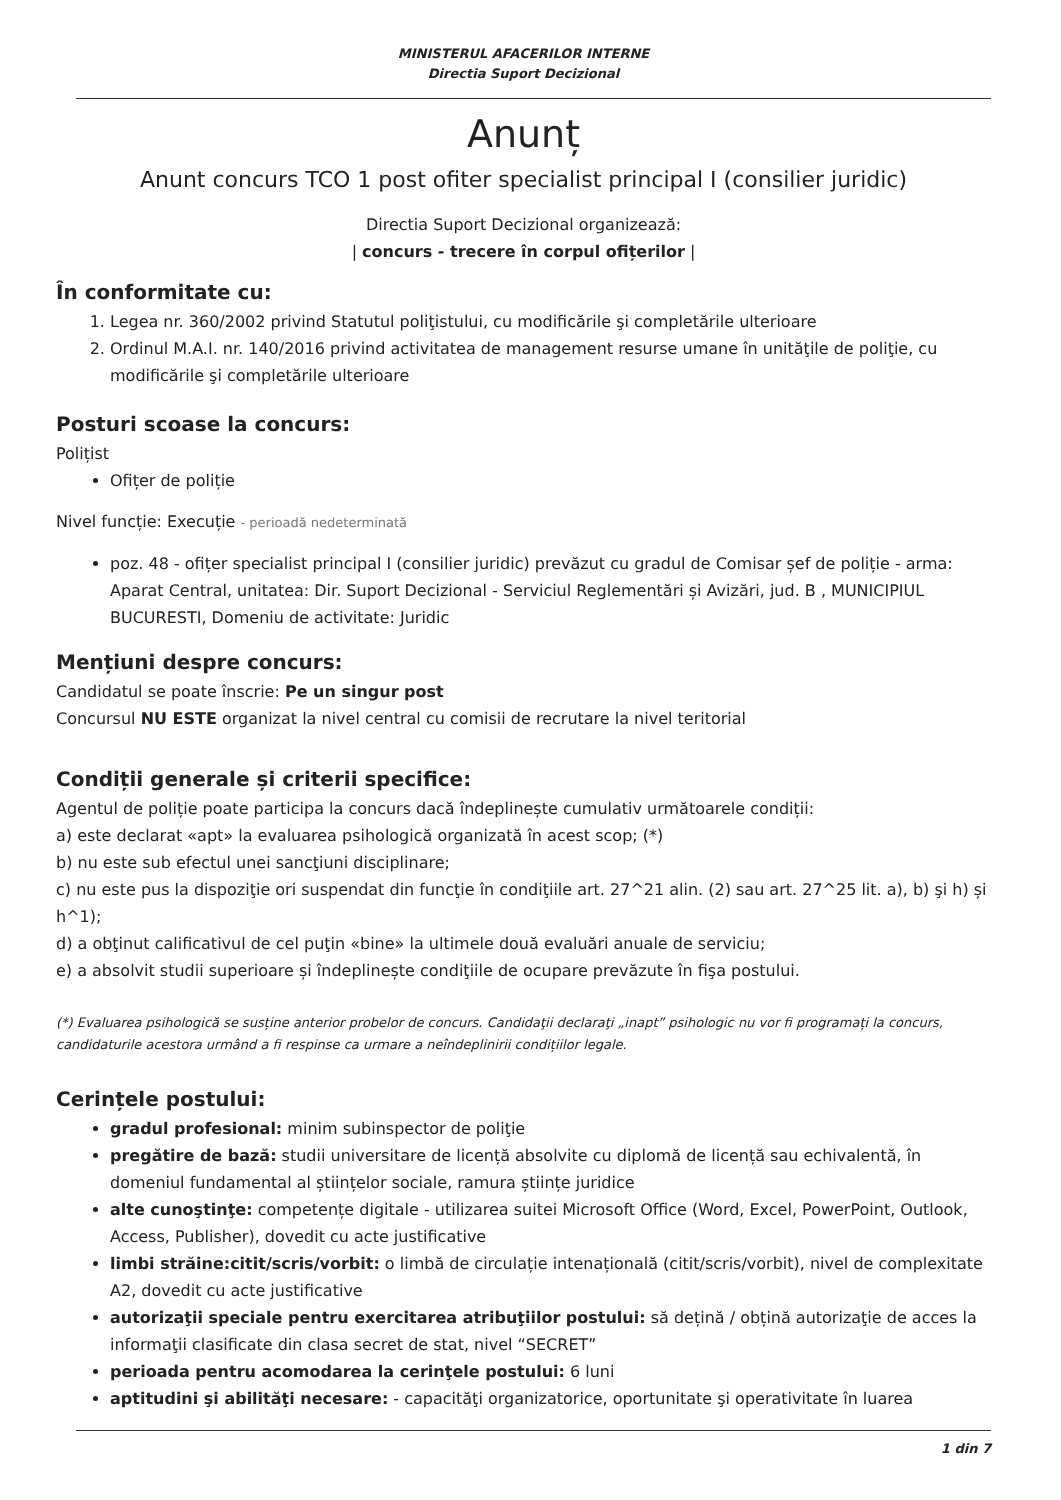MINISTERUL AFACERILOR INTERNE
Directia Suport Decizional
Anunț
Anunt concurs TCO 1 post ofiter specialist principal I (consilier juridic)
Directia Suport Decizional organizează:
| concurs - trecere în corpul ofițerilor |
În conformitate cu:
1. Legea nr. 360/2002 privind Statutul poliţistului, cu modificările şi completările ulterioare
2. Ordinul M.A.I. nr. 140/2016 privind activitatea de management resurse umane în unităţile de poliţie, cu modificările şi completările ulterioare
Posturi scoase la concurs:
Polițist
Ofițer de poliție
Nivel funcție: Execuție - perioadă nedeterminată
poz. 48 - ofițer specialist principal I (consilier juridic) prevăzut cu gradul de Comisar șef de poliție - arma: Aparat Central, unitatea: Dir. Suport Decizional - Serviciul Reglementări și Avizări, jud. B , MUNICIPIUL BUCURESTI, Domeniu de activitate: Juridic
Mențiuni despre concurs:
Candidatul se poate înscrie: Pe un singur post
Concursul NU ESTE organizat la nivel central cu comisii de recrutare la nivel teritorial
Condiții generale și criterii specifice:
Agentul de poliție poate participa la concurs dacă îndeplinește cumulativ următoarele condiții:
a) este declarat «apt» la evaluarea psihologică organizată în acest scop; (*)
b) nu este sub efectul unei sancţiuni disciplinare;
c) nu este pus la dispoziţie ori suspendat din funcţie în condiţiile art. 27^21 alin. (2) sau art. 27^25 lit. a), b) şi h) și h^1);
d) a obţinut calificativul de cel puţin «bine» la ultimele două evaluări anuale de serviciu;
e) a absolvit studii superioare și îndeplinește condiţiile de ocupare prevăzute în fişa postului.
(*) Evaluarea psihologică se susține anterior probelor de concurs. Candidaţii declaraţi „inapt” psihologic nu vor fi programați la concurs, candidaturile acestora urmând a fi respinse ca urmare a neîndeplinirii condițiilor legale.
Cerințele postului:
gradul profesional: minim subinspector de poliţie
pregătire de bază: studii universitare de licență absolvite cu diplomă de licență sau echivalentă, în domeniul fundamental al științelor sociale, ramura științe juridice
alte cunoştinţe: competențe digitale - utilizarea suitei Microsoft Office (Word, Excel, PowerPoint, Outlook, Access, Publisher), dovedit cu acte justificative
limbi străine:citit/scris/vorbit: o limbă de circulație intenațională (citit/scris/vorbit), nivel de complexitate A2, dovedit cu acte justificative
autorizaţii speciale pentru exercitarea atribuţiilor postului: să dețină / obțină autorizaţie de acces la informaţii clasificate din clasa secret de stat, nivel “SECRET”
perioada pentru acomodarea la cerinţele postului: 6 luni
aptitudini şi abilităţi necesare: - capacităţi organizatorice, oportunitate şi operativitate în luarea
1 din 7